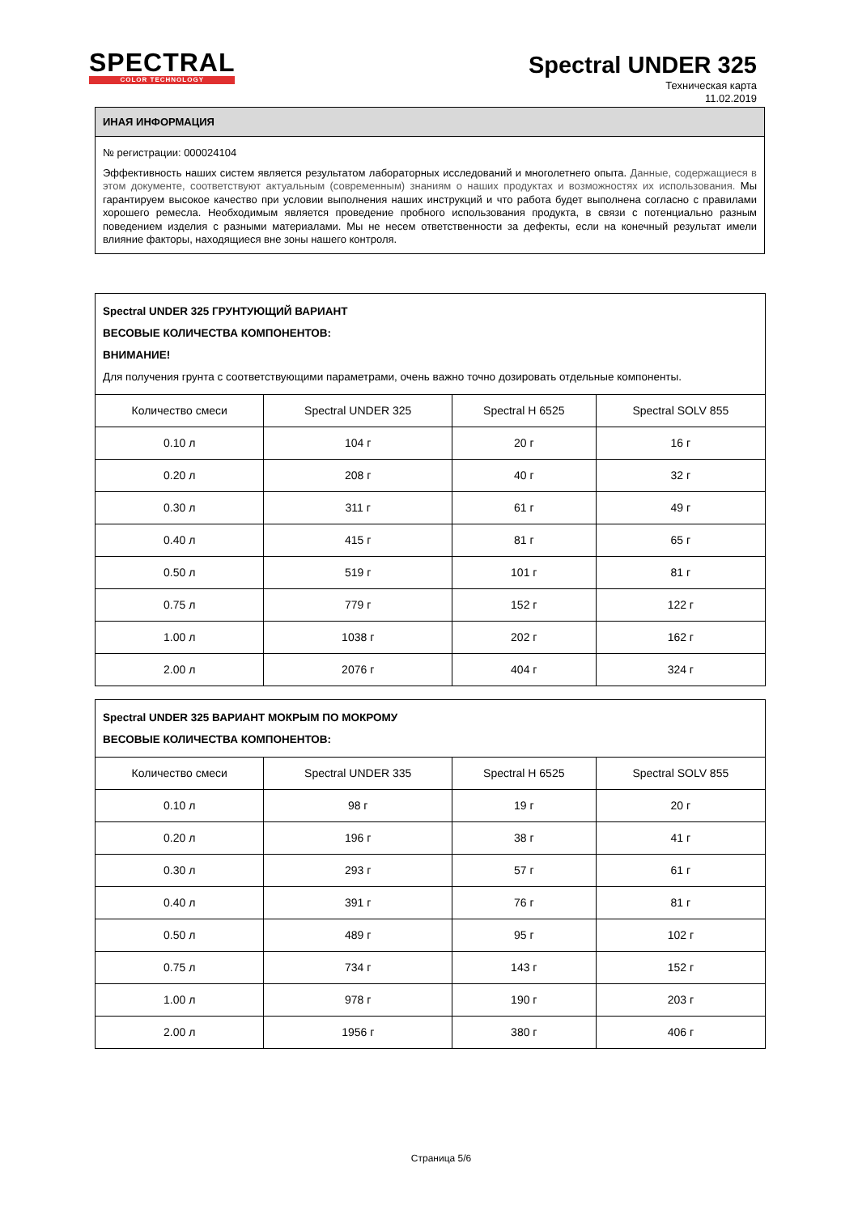SPECTRAL
COLOR TECHNOLOGY
Spectral UNDER 325
Техническая карта
11.02.2019
ИНАЯ ИНФОРМАЦИЯ
№ регистрации: 000024104
Эффективность наших систем является результатом лабораторных исследований и многолетнего опыта. Данные, содержащиеся в этом документе, соответствуют актуальным (современным) знаниям о наших продуктах и возможностях их использования. Мы гарантируем высокое качество при условии выполнения наших инструкций и что работа будет выполнена согласно с правилами хорошего ремесла. Необходимым является проведение пробного использования продукта, в связи с потенциально разным поведением изделия с разными материалами. Мы не несем ответственности за дефекты, если на конечный результат имели влияние факторы, находящиеся вне зоны нашего контроля.
| Spectral UNDER 325 ГРУНТУЮЩИЙ ВАРИАНТ ВЕСОВЫЕ КОЛИЧЕСТВА КОМПОНЕНТОВ: ВНИМАНИЕ! Для получения грунта с соответствующими параметрами, очень важно точно дозировать отдельные компоненты. | | | |
| Количество смеси | Spectral UNDER 325 | Spectral H 6525 | Spectral SOLV 855 |
| 0.10 л | 104 г | 20 г | 16 г |
| 0.20 л | 208 г | 40 г | 32 г |
| 0.30 л | 311 г | 61 г | 49 г |
| 0.40 л | 415 г | 81 г | 65 г |
| 0.50 л | 519 г | 101 г | 81 г |
| 0.75 л | 779 г | 152 г | 122 г |
| 1.00 л | 1038 г | 202 г | 162 г |
| 2.00 л | 2076 г | 404 г | 324 г |
| Spectral UNDER 325 ВАРИАНТ МОКРЫМ ПО МОКРОМУ ВЕСОВЫЕ КОЛИЧЕСТВА КОМПОНЕНТОВ: | | | |
| Количество смеси | Spectral UNDER 335 | Spectral H 6525 | Spectral SOLV 855 |
| 0.10 л | 98 г | 19 г | 20 г |
| 0.20 л | 196 г | 38 г | 41 г |
| 0.30 л | 293 г | 57 г | 61 г |
| 0.40 л | 391 г | 76 г | 81 г |
| 0.50 л | 489 г | 95 г | 102 г |
| 0.75 л | 734 г | 143 г | 152 г |
| 1.00 л | 978 г | 190 г | 203 г |
| 2.00 л | 1956 г | 380 г | 406 г |
Страница 5/6